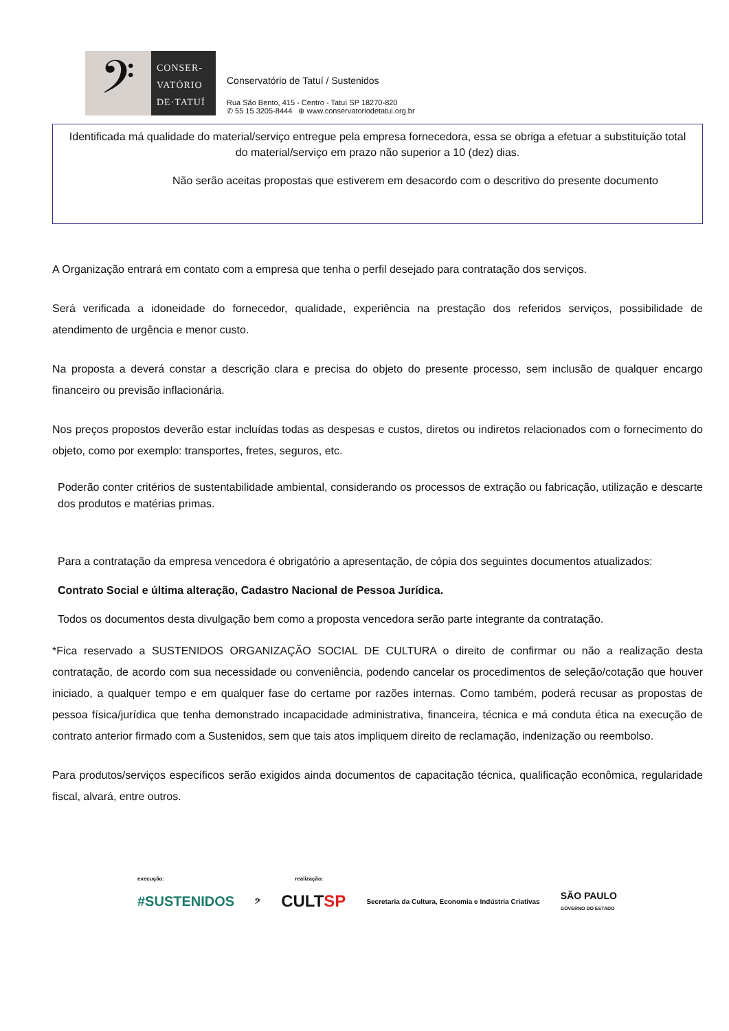𝄢
CONSER-
VATÓRIO
DE·TATUÍ
Conservatório de Tatuí / Sustenidos
Rua São Bento, 415 - Centro - Tatuí SP 18270-820
✆ 55 15 3205-8444 ⊕ www.conservatoriodetatui.org.br
Identificada má qualidade do material/serviço entregue pela empresa fornecedora, essa se obriga a efetuar a substituição total do material/serviço em prazo não superior a 10 (dez) dias.
Não serão aceitas propostas que estiverem em desacordo com o descritivo do presente documento
A Organização entrará em contato com a empresa que tenha o perfil desejado para contratação dos serviços.
Será verificada a idoneidade do fornecedor, qualidade, experiência na prestação dos referidos serviços, possibilidade de atendimento de urgência e menor custo.
Na proposta a deverá constar a descrição clara e precisa do objeto do presente processo, sem inclusão de qualquer encargo financeiro ou previsão inflacionária.
Nos preços propostos deverão estar incluídas todas as despesas e custos, diretos ou indiretos relacionados com o fornecimento do objeto, como por exemplo: transportes, fretes, seguros, etc.
Poderão conter critérios de sustentabilidade ambiental, considerando os processos de extração ou fabricação, utilização e descarte dos produtos e matérias primas.
Para a contratação da empresa vencedora é obrigatório a apresentação, de cópia dos seguintes documentos atualizados:
Contrato Social e última alteração, Cadastro Nacional de Pessoa Jurídica.
Todos os documentos desta divulgação bem como a proposta vencedora serão parte integrante da contratação.
*Fica reservado a SUSTENIDOS ORGANIZAÇÃO SOCIAL DE CULTURA o direito de confirmar ou não a realização desta contratação, de acordo com sua necessidade ou conveniência, podendo cancelar os procedimentos de seleção/cotação que houver iniciado, a qualquer tempo e em qualquer fase do certame por razões internas. Como também, poderá recusar as propostas de pessoa física/jurídica que tenha demonstrado incapacidade administrativa, financeira, técnica e má conduta ética na execução de contrato anterior firmado com a Sustenidos, sem que tais atos impliquem direito de reclamação, indenização ou reembolso.
Para produtos/serviços específicos serão exigidos ainda documentos de capacitação técnica, qualificação econômica, regularidade fiscal, alvará, entre outros.
execução: realização:
#SUSTENIDOS 𝄢 CULTSP Secretaria da Cultura, Economia e Indústria Criativas SÃO PAULO
GOVERNO DO ESTADO